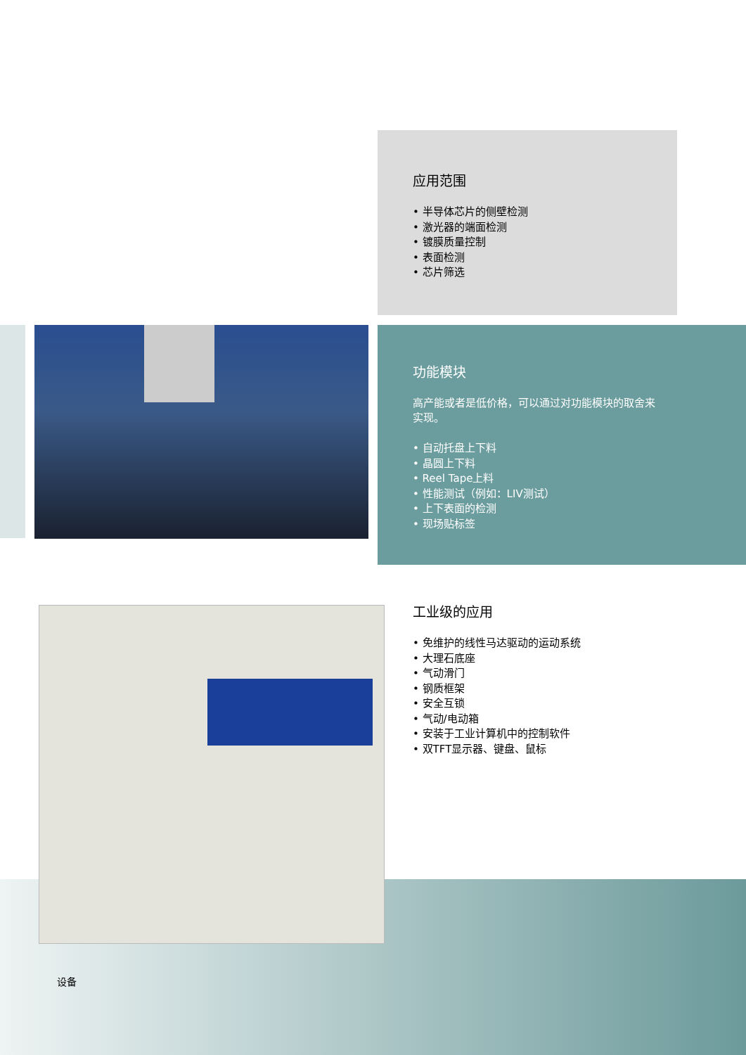应用范围
• 半导体芯片的侧壁检测
• 激光器的端面检测
• 镀膜质量控制
• 表面检测
• 芯片筛选
功能模块
高产能或者是低价格，可以通过对功能模块的取舍来
实现。
• 自动托盘上下料
• 晶圆上下料
• Reel Tape上料
• 性能测试（例如：LIV测试）
• 上下表面的检测
• 现场贴标签
工业级的应用
• 免维护的线性马达驱动的运动系统
• 大理石底座
• 气动滑门
• 钢质框架
• 安全互锁
• 气动/电动箱
• 安装于工业计算机中的控制软件
• 双TFT显示器、键盘、鼠标
设备